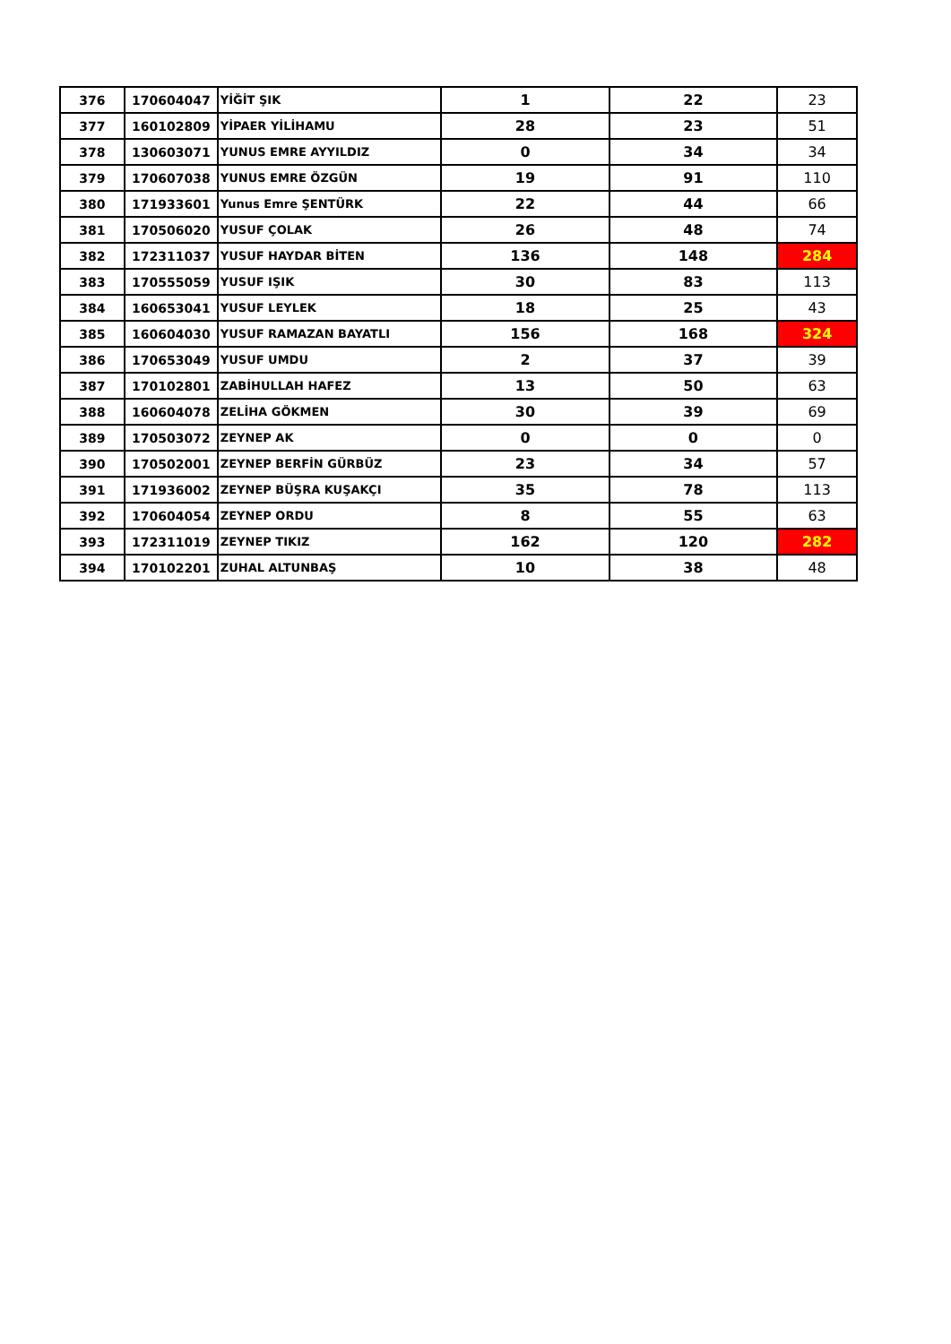| 376 | 170604047 | YİĞİT ŞIK | 1 | 22 | 23 |
| 377 | 160102809 | YİPAER YİLİHAMU | 28 | 23 | 51 |
| 378 | 130603071 | YUNUS EMRE AYYILDIZ | 0 | 34 | 34 |
| 379 | 170607038 | YUNUS EMRE ÖZGÜN | 19 | 91 | 110 |
| 380 | 171933601 | Yunus Emre ŞENTÜRK | 22 | 44 | 66 |
| 381 | 170506020 | YUSUF ÇOLAK | 26 | 48 | 74 |
| 382 | 172311037 | YUSUF HAYDAR BİTEN | 136 | 148 | 284 |
| 383 | 170555059 | YUSUF IŞIK | 30 | 83 | 113 |
| 384 | 160653041 | YUSUF LEYLEK | 18 | 25 | 43 |
| 385 | 160604030 | YUSUF RAMAZAN BAYATLI | 156 | 168 | 324 |
| 386 | 170653049 | YUSUF UMDU | 2 | 37 | 39 |
| 387 | 170102801 | ZABİHULLAH HAFEZ | 13 | 50 | 63 |
| 388 | 160604078 | ZELİHA GÖKMEN | 30 | 39 | 69 |
| 389 | 170503072 | ZEYNEP AK | 0 | 0 | 0 |
| 390 | 170502001 | ZEYNEP BERFİN GÜRBÜZ | 23 | 34 | 57 |
| 391 | 171936002 | ZEYNEP BÜŞRA KUŞAKÇI | 35 | 78 | 113 |
| 392 | 170604054 | ZEYNEP ORDU | 8 | 55 | 63 |
| 393 | 172311019 | ZEYNEP TIKIZ | 162 | 120 | 282 |
| 394 | 170102201 | ZUHAL ALTUNBAŞ | 10 | 38 | 48 |